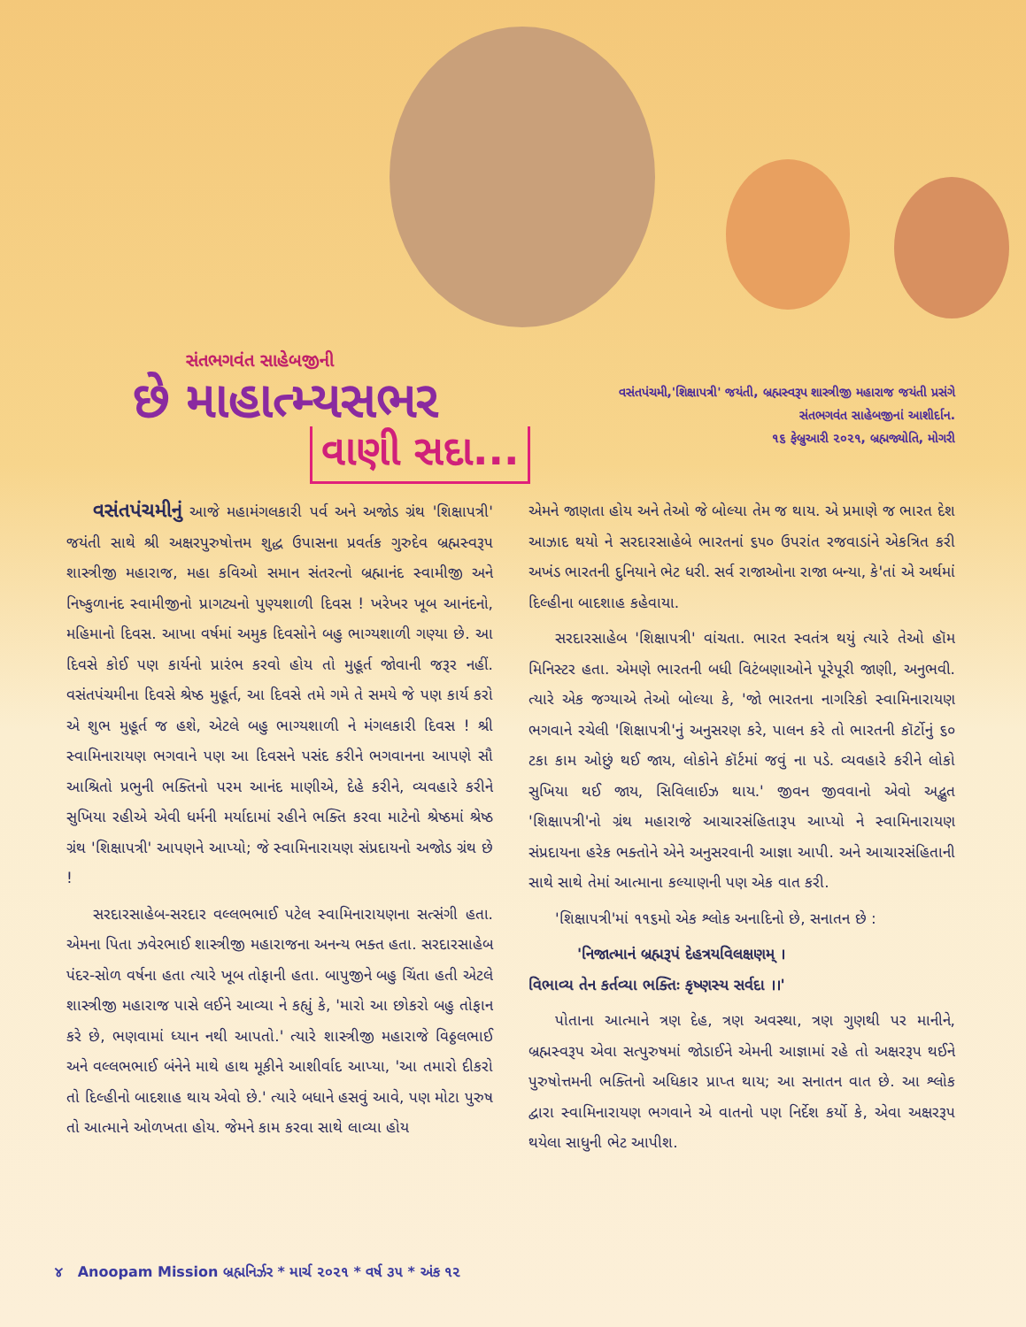સંતભગવંત સાહેબજીની
છે માહાત્મ્યસભર
વાણી સદા...
વસંતપંચમી,'શિક્ષાપત્રી' જયંતી, બ્રહ્મસ્વરૂપ શાસ્ત્રીજી મહારાજ જયંતી પ્રસંગે
સંતભગવંત સાહેબજીનાં આશીર્દાન.
૧૬ ફેબ્રુઆરી ૨૦૨૧, બ્રહ્મજ્યોતિ, મોગરી
વસંતપંચમીનું આજે મહામંગલકારી પર્વ અને અજોડ ગ્રંથ 'શિક્ષાપત્રી' જયંતી સાથે શ્રી અક્ષરપુરુષોત્તમ શુદ્ધ ઉપાસના પ્રવર્તક ગુરુદેવ બ્રહ્મસ્વરૂપ શાસ્ત્રીજી મહારાજ, મહા કવિઓ સમાન સંતરત્નો બ્રહ્માનંદ સ્વામીજી અને નિષ્કુળાનંદ સ્વામીજીનો પ્રાગટ્યનો પુણ્યશાળી દિવસ ! ખરેખર ખૂબ આનંદનો, મહિમાનો દિવસ. આખા વર્ષમાં અમુક દિવસોને બહુ ભાગ્યશાળી ગણ્યા છે. આ દિવસે કોઈ પણ કાર્યનો પ્રારંભ કરવો હોય તો મુહૂર્ત જોવાની જરૂર નહીં. વસંતપંચમીના દિવસે શ્રેષ્ઠ મુહૂર્ત, આ દિવસે તમે ગમે તે સમયે જે પણ કાર્ય કરો એ શુભ મુહૂર્ત જ હશે, એટલે બહુ ભાગ્યશાળી ને મંગલકારી દિવસ ! શ્રી સ્વામિનારાયણ ભગવાને પણ આ દિવસને પસંદ કરીને ભગવાનના આપણે સૌ આશ્રિતો પ્રભુની ભક્તિનો પરમ આનંદ માણીએ, દેહે કરીને, વ્યવહારે કરીને સુખિયા રહીએ એવી ધર્મની મર્યાદામાં રહીને ભક્તિ કરવા માટેનો શ્રેષ્ઠમાં શ્રેષ્ઠ ગ્રંથ 'શિક્ષાપત્રી' આપણને આપ્યો; જે સ્વામિનારાયણ સંપ્રદાયનો અજોડ ગ્રંથ છે !
સરદારસાહેબ-સરદાર વલ્લભભાઈ પટેલ સ્વામિનારાયણના સત્સંગી હતા. એમના પિતા ઝવેરભાઈ શાસ્ત્રીજી મહારાજના અનન્ય ભક્ત હતા. સરદારસાહેબ પંદર-સોળ વર્ષના હતા ત્યારે ખૂબ તોફાની હતા. બાપુજીને બહુ ચિંતા હતી એટલે શાસ્ત્રીજી મહારાજ પાસે લઈને આવ્યા ને કહ્યું કે, 'મારો આ છોકરો બહુ તોફાન કરે છે, ભણવામાં ધ્યાન નથી આપતો.' ત્યારે શાસ્ત્રીજી મહારાજે વિઠ્ઠલભાઈ અને વલ્લભભાઈ બંનેને માથે હાથ મૂકીને આશીર્વાદ આપ્યા, 'આ તમારો દીકરો તો દિલ્હીનો બાદશાહ થાય એવો છે.' ત્યારે બધાને હસવું આવે, પણ મોટા પુરુષ તો આત્માને ઓળખતા હોય. જેમને કામ કરવા સાથે લાવ્યા હોય
એમને જાણતા હોય અને તેઓ જે બોલ્યા તેમ જ થાય. એ પ્રમાણે જ ભારત દેશ આઝાદ થયો ને સરદારસાહેબે ભારતનાં ૬૫૦ ઉપરાંત રજવાડાંને એકત્રિત કરી અખંડ ભારતની દુનિયાને ભેટ ધરી. સર્વ રાજાઓના રાજા બન્યા, કે'તાં એ અર્થમાં દિલ્હીના બાદશાહ કહેવાયા.
સરદારસાહેબ 'શિક્ષાપત્રી' વાંચતા. ભારત સ્વતંત્ર થયું ત્યારે તેઓ હૉમ મિનિસ્ટર હતા. એમણે ભારતની બધી વિટંબણાઓને પૂરેપૂરી જાણી, અનુભવી. ત્યારે એક જગ્યાએ તેઓ બોલ્યા કે, 'જો ભારતના નાગરિકો સ્વામિનારાયણ ભગવાને રચેલી 'શિક્ષાપત્રી'નું અનુસરણ કરે, પાલન કરે તો ભારતની કૉર્ટોનું ૬૦ ટકા કામ ઓછું થઈ જાય, લોકોને કૉર્ટમાં જવું ના પડે. વ્યવહારે કરીને લોકો સુખિયા થઈ જાય, સિવિલાઈઝ થાય.' જીવન જીવવાનો એવો અદ્ભુત 'શિક્ષાપત્રી'નો ગ્રંથ મહારાજે આચારસંહિતારૂપ આપ્યો ને સ્વામિનારાયણ સંપ્રદાયના હરેક ભક્તોને એને અનુસરવાની આજ્ઞા આપી. અને આચારસંહિતાની સાથે સાથે તેમાં આત્માના કલ્યાણની પણ એક વાત કરી.
'શિક્ષાપત્રી'માં ૧૧૬મો એક શ્લોક અનાદિનો છે, સનાતન છે :
'નિજાત્માનં બ્રહ્મરૂપં દેહત્રયવિલક્ષણમ્ ।
વિભાવ્ય તેન કર્તવ્યા ભક્તિઃ કૃષ્ણસ્ય સર્વદા ।।'
પોતાના આત્માને ત્રણ દેહ, ત્રણ અવસ્થા, ત્રણ ગુણથી પર માનીને, બ્રહ્મસ્વરૂપ એવા સત્પુરુષમાં જોડાઈને એમની આજ્ઞામાં રહે તો અક્ષરરૂપ થઈને પુરુષોત્તમની ભક્તિનો અધિકાર પ્રાપ્ત થાય; આ સનાતન વાત છે. આ શ્લોક દ્વારા સ્વામિનારાયણ ભગવાને એ વાતનો પણ નિર્દેશ કર્યો કે, એવા અક્ષરરૂપ થયેલા સાધુની ભેટ આપીશ.
૪ Anoopam Mission બ્રહ્મનિર્ઝર * માર્ચ ૨૦૨૧ * વર્ષ ૩૫ * અંક ૧૨